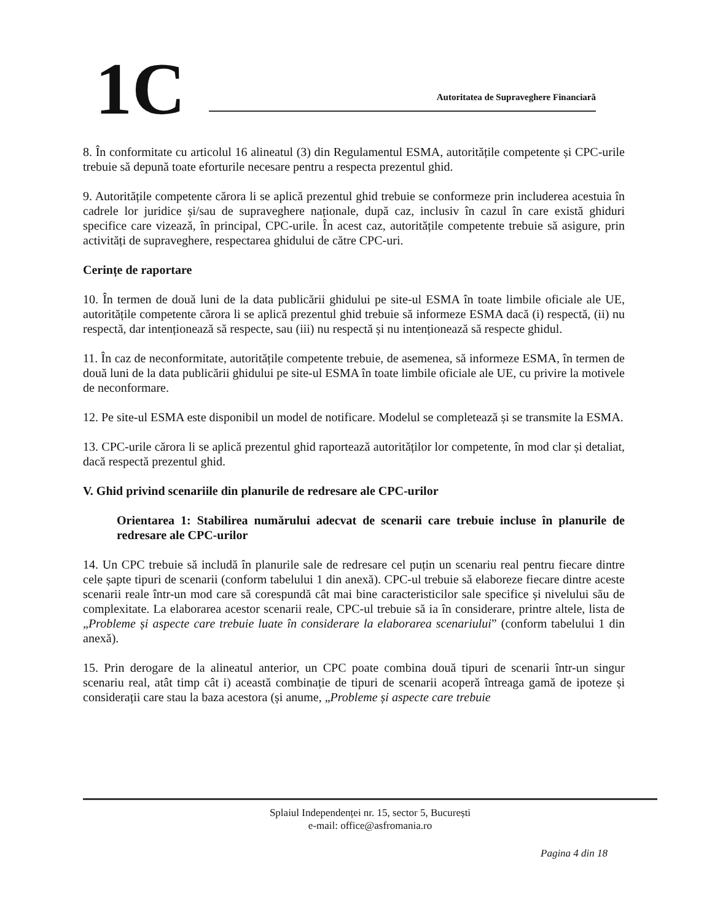1C
Autoritatea de Supraveghere Financiară
8. În conformitate cu articolul 16 alineatul (3) din Regulamentul ESMA, autoritățile competente și CPC-urile trebuie să depună toate eforturile necesare pentru a respecta prezentul ghid.
9. Autoritățile competente cărora li se aplică prezentul ghid trebuie se conformeze prin includerea acestuia în cadrele lor juridice și/sau de supraveghere naționale, după caz, inclusiv în cazul în care există ghiduri specifice care vizează, în principal, CPC-urile. În acest caz, autoritățile competente trebuie să asigure, prin activități de supraveghere, respectarea ghidului de către CPC-uri.
Cerințe de raportare
10. În termen de două luni de la data publicării ghidului pe site-ul ESMA în toate limbile oficiale ale UE, autoritățile competente cărora li se aplică prezentul ghid trebuie să informeze ESMA dacă (i) respectă, (ii) nu respectă, dar intenționează să respecte, sau (iii) nu respectă și nu intenționează să respecte ghidul.
11. În caz de neconformitate, autoritățile competente trebuie, de asemenea, să informeze ESMA, în termen de două luni de la data publicării ghidului pe site-ul ESMA în toate limbile oficiale ale UE, cu privire la motivele de neconformare.
12. Pe site-ul ESMA este disponibil un model de notificare. Modelul se completează și se transmite la ESMA.
13. CPC-urile cărora li se aplică prezentul ghid raportează autorităților lor competente, în mod clar și detaliat, dacă respectă prezentul ghid.
V. Ghid privind scenariile din planurile de redresare ale CPC-urilor
Orientarea 1: Stabilirea numărului adecvat de scenarii care trebuie incluse în planurile de redresare ale CPC-urilor
14. Un CPC trebuie să includă în planurile sale de redresare cel puțin un scenariu real pentru fiecare dintre cele șapte tipuri de scenarii (conform tabelului 1 din anexă). CPC-ul trebuie să elaboreze fiecare dintre aceste scenarii reale într-un mod care să corespundă cât mai bine caracteristicilor sale specifice și nivelului său de complexitate. La elaborarea acestor scenarii reale, CPC-ul trebuie să ia în considerare, printre altele, lista de „Probleme și aspecte care trebuie luate în considerare la elaborarea scenariului” (conform tabelului 1 din anexă).
15. Prin derogare de la alineatul anterior, un CPC poate combina două tipuri de scenarii într-un singur scenariu real, atât timp cât i) această combinație de tipuri de scenarii acoperă întreaga gamă de ipoteze și considerații care stau la baza acestora (și anume, „Probleme și aspecte care trebuie
Splaiul Independenței nr. 15, sector 5, București
e-mail: office@asfromania.ro
Pagina 4 din 18